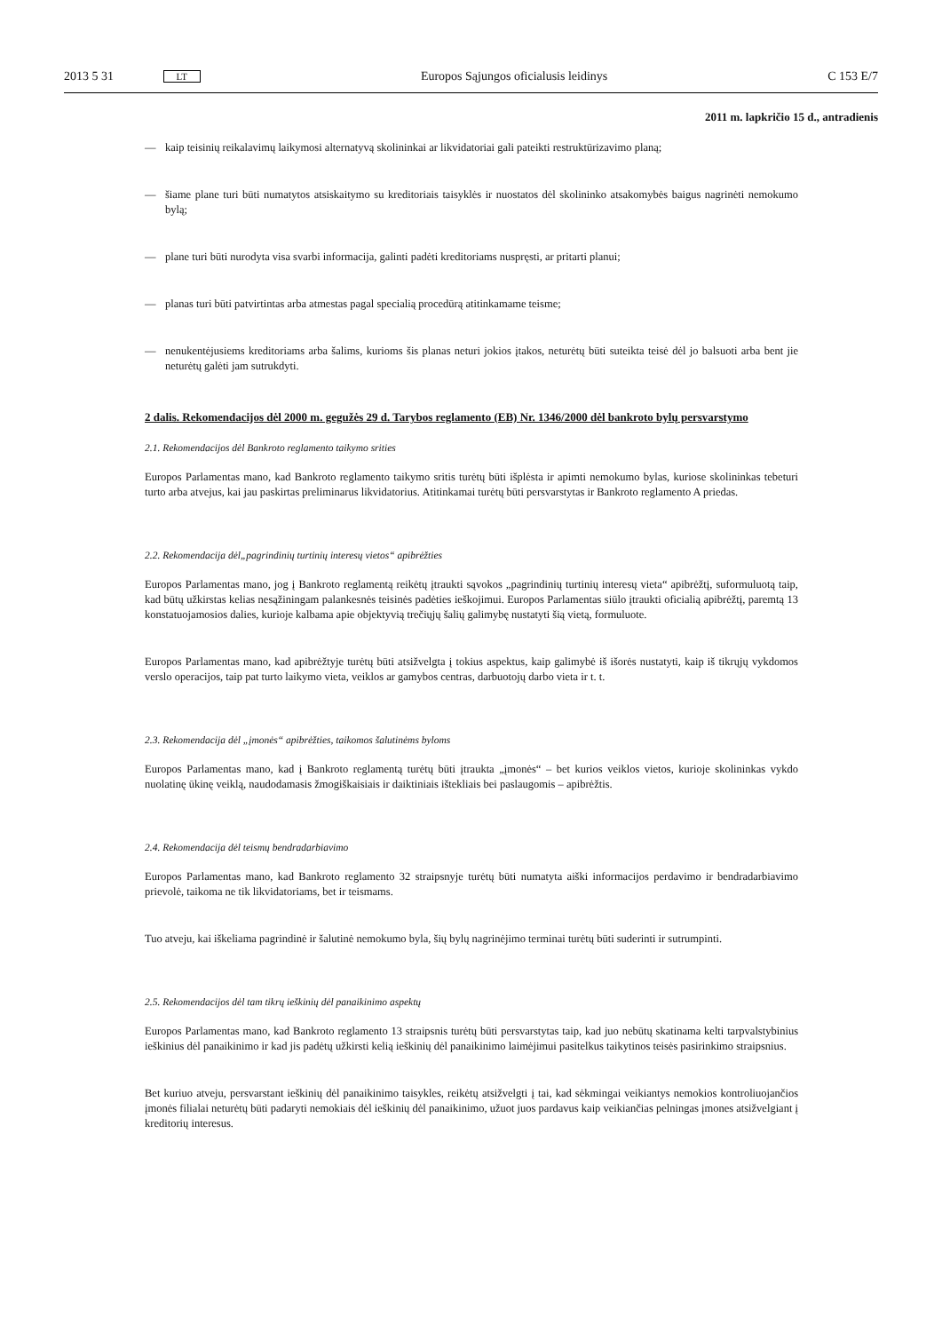2013 5 31 LT Europos Sąjungos oficialusis leidinys C 153 E/7
2011 m. lapkričio 15 d., antradienis
— kaip teisinių reikalavimų laikymosi alternatyvą skolininkai ar likvidatoriai gali pateikti restruktūrizavimo planą;
— šiame plane turi būti numatytos atsiskaitymo su kreditoriais taisyklės ir nuostatos dėl skolininko atsakomybės baigus nagrinėti nemokumo bylą;
— plane turi būti nurodyta visa svarbi informacija, galinti padėti kreditoriams nuspręsti, ar pritarti planui;
— planas turi būti patvirtintas arba atmestas pagal specialią procedūrą atitinkamame teisme;
— nenukentėjusiems kreditoriams arba šalims, kurioms šis planas neturi jokios įtakos, neturėtų būti suteikta teisė dėl jo balsuoti arba bent jie neturėtų galėti jam sutrukdyti.
2 dalis. Rekomendacijos dėl 2000 m. gegužės 29 d. Tarybos reglamento (EB) Nr. 1346/2000 dėl bankroto bylų persvarstymo
2.1. Rekomendacijos dėl Bankroto reglamento taikymo srities
Europos Parlamentas mano, kad Bankroto reglamento taikymo sritis turėtų būti išplėsta ir apimti nemokumo bylas, kuriose skolininkas tebeturi turto arba atvejus, kai jau paskirtas preliminarus likvidatorius. Atitinkamai turėtų būti persvarstytas ir Bankroto reglamento A priedas.
2.2. Rekomendacija dėl„pagrindinių turtinių interesų vietos“ apibrėžties
Europos Parlamentas mano, jog į Bankroto reglamentą reikėtų įtraukti sąvokos „pagrindinių turtinių interesų vieta“ apibrėžtį, suformuluotą taip, kad būtų užkirstas kelias nesąžiningam palankesnės teisinės padėties ieškojimui. Europos Parlamentas siūlo įtraukti oficialią apibrėžtį, paremtą 13 konstatuojamosios dalies, kurioje kalbama apie objektyvią trečiųjų šalių galimybę nustatyti šią vietą, formuluote.
Europos Parlamentas mano, kad apibrėžtyje turėtų būti atsižvelgta į tokius aspektus, kaip galimybė iš išorės nustatyti, kaip iš tikrųjų vykdomos verslo operacijos, taip pat turto laikymo vieta, veiklos ar gamybos centras, darbuotojų darbo vieta ir t. t.
2.3. Rekomendacija dėl „įmonės“ apibrėžties, taikomos šalutinėms byloms
Europos Parlamentas mano, kad į Bankroto reglamentą turėtų būti įtraukta „įmonės“ – bet kurios veiklos vietos, kurioje skolininkas vykdo nuolatinę ūkinę veiklą, naudodamasis žmogiškaisiais ir daiktiniais ištekliais bei paslaugomis – apibrėžtis.
2.4. Rekomendacija dėl teismų bendradarbiavimo
Europos Parlamentas mano, kad Bankroto reglamento 32 straipsnyje turėtų būti numatyta aiški informacijos perdavimo ir bendradarbiavimo prievolė, taikoma ne tik likvidatoriams, bet ir teismams.
Tuo atveju, kai iškeliama pagrindinė ir šalutinė nemokumo byla, šių bylų nagrinėjimo terminai turėtų būti suderinti ir sutrumpinti.
2.5. Rekomendacijos dėl tam tikrų ieškinių dėl panaikinimo aspektų
Europos Parlamentas mano, kad Bankroto reglamento 13 straipsnis turėtų būti persvarstytas taip, kad juo nebūtų skatinama kelti tarpvalstybinius ieškinius dėl panaikinimo ir kad jis padėtų užkirsti kelią ieškinių dėl panaikinimo laimėjimui pasitelkus taikytinos teisės pasirinkimo straipsnius.
Bet kuriuo atveju, persvarstant ieškinių dėl panaikinimo taisykles, reikėtų atsižvelgti į tai, kad sėkmingai veikiantys nemokios kontroliuojančios įmonės filialai neturėtų būti padaryti nemokiais dėl ieškinių dėl panaikinimo, užuot juos pardavus kaip veikiančias pelningas įmones atsižvelgiant į kreditorių interesus.